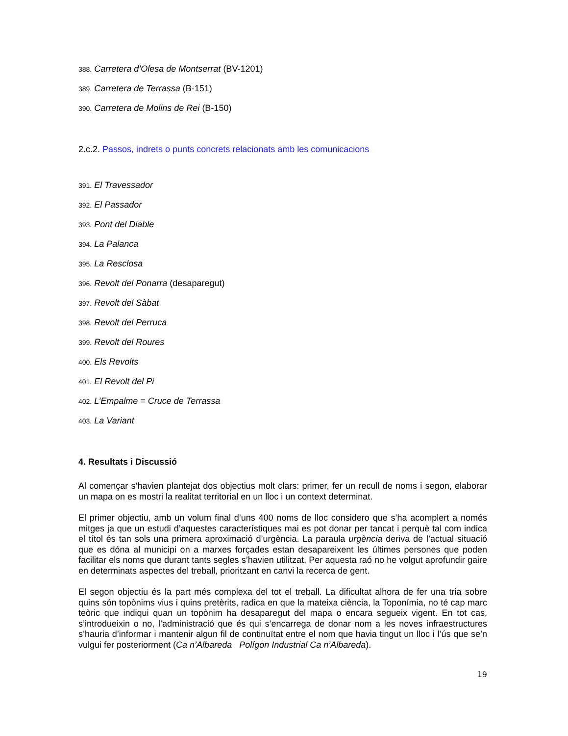388. Carretera d’Olesa de Montserrat (BV-1201)
389. Carretera de Terrassa (B-151)
390. Carretera de Molins de Rei (B-150)
2.c.2. Passos, indrets o punts concrets relacionats amb les comunicacions
391. El Travessador
392. El Passador
393. Pont del Diable
394. La Palanca
395. La Resclosa
396. Revolt del Ponarra (desaparegut)
397. Revolt del Sàbat
398. Revolt del Perruca
399. Revolt del Roures
400. Els Revolts
401. El Revolt del Pi
402. L’Empalme = Cruce de Terrassa
403. La Variant
4. Resultats i Discussió
Al començar s’havien plantejat dos objectius molt clars: primer, fer un recull de noms i segon, elaborar un mapa on es mostri la realitat territorial en un lloc i un context determinat.
El primer objectiu, amb un volum final d’uns 400 noms de lloc considero que s’ha acomplert a només mitges ja que un estudi d’aquestes característiques mai es pot donar per tancat i perquè tal com indica el títol és tan sols una primera aproximació d’urgència. La paraula urgència deriva de l’actual situació que es dóna al municipi on a marxes forçades estan desapareixent les últimes persones que poden facilitar els noms que durant tants segles s’havien utilitzat. Per aquesta raó no he volgut aprofundir gaire en determinats aspectes del treball, prioritzant en canvi la recerca de gent.
El segon objectiu és la part més complexa del tot el treball. La dificultat alhora de fer una tria sobre quins són topònims vius i quins pretèrits, radica en que la mateixa ciència, la Toponímia, no té cap marc teòric que indiqui quan un topònim ha desaparegut del mapa o encara segueix vigent. En tot cas, s’introdueixin o no, l’administració que és qui s’encarrega de donar nom a les noves infraestructures s’hauria d’informar i mantenir algun fil de continuïtat entre el nom que havia tingut un lloc i l’ús que se’n vulgui fer posteriorment (Ca n’Albareda Polígon Industrial Ca n’Albareda).
19